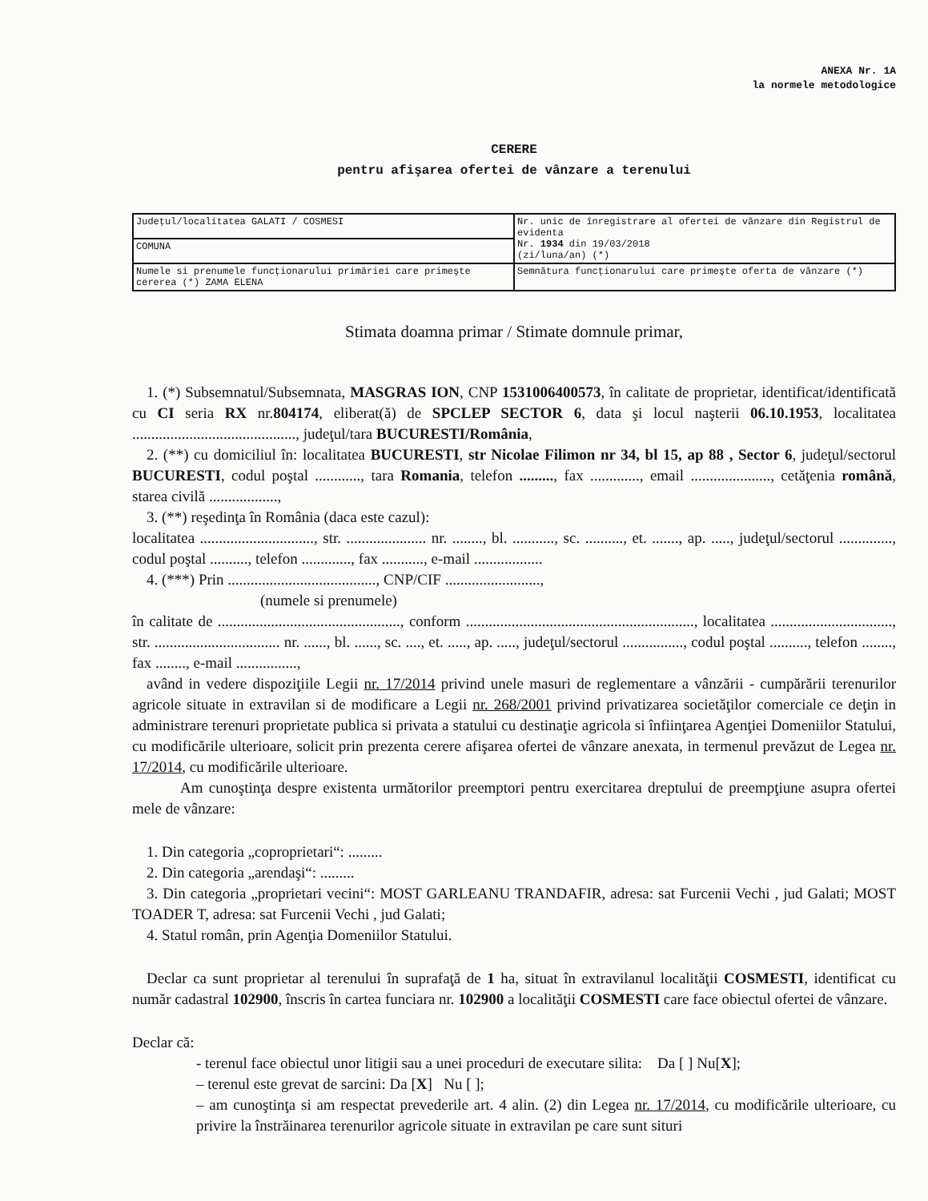ANEXA Nr. 1A
la normele metodologice
CERERE
pentru afişarea ofertei de vânzare a terenului
| Judeţul/localitatea GALATI / COSMESI | Nr. unic de înregistrare al ofertei de vânzare din Registrul de evidenta Nr. 1934 din 19/03/2018 (zi/luna/an) (*) |
| COMUNA | |
| Numele si prenumele funcţionarului primăriei care primeşte cererea (*) ZAMA ELENA | Semnătura funcţionarului care primeşte oferta de vânzare (*) |
Stimata doamna primar / Stimate domnule primar,
1. (*) Subsemnatul/Subsemnata, MASGRAS ION, CNP 1531006400573, în calitate de proprietar, identificat/identificată cu CI seria RX nr.804174, eliberat(ă) de SPCLEP SECTOR 6, data şi locul naşterii 06.10.1953, localitatea ..........................................., judeţul/tara BUCURESTI/România,
2. (**) cu domiciliul în: localitatea BUCURESTI, str Nicolae Filimon nr 34, bl 15, ap 88 , Sector 6, judeţul/sectorul BUCURESTI, codul poştal ............, tara Romania, telefon ........., fax ............., email ....................., cetăţenia română, starea civilă ..................,
3. (**) reşedinţa în România (daca este cazul):
localitatea .............................., str. ..................... nr. ........, bl. ..........., sc. .........., et. ......., ap. ....., judeţul/sectorul .............., codul poştal .........., telefon ............., fax ..........., e-mail ..................
4. (***) Prin ......................................., CNP/CIF .........................,
(numele si prenumele)
în calitate de ................................................, conform ............................................................, localitatea ................................, str. ................................. nr. ......, bl. ......, sc. ...., et. ....., ap. ....., judeţul/sectorul ................, codul poştal .........., telefon ........, fax ........, e-mail ................,
având in vedere dispoziţiile Legii nr. 17/2014 privind unele masuri de reglementare a vânzării - cumpărării terenurilor agricole situate in extravilan si de modificare a Legii nr. 268/2001 privind privatizarea societăţilor comerciale ce deţin in administrare terenuri proprietate publica si privata a statului cu destinaţie agricola si înfiinţarea Agenţiei Domeniilor Statului, cu modificările ulterioare, solicit prin prezenta cerere afişarea ofertei de vânzare anexata, in termenul prevăzut de Legea nr. 17/2014, cu modificările ulterioare.
Am cunoştinţa despre existenta următorilor preemptori pentru exercitarea dreptului de preempţiune asupra ofertei mele de vânzare:
1. Din categoria „coproprietari“: .........
2. Din categoria „arendaşi“: .........
3. Din categoria „proprietari vecini“: MOST GARLEANU TRANDAFIR, adresa: sat Furcenii Vechi , jud Galati; MOST TOADER T, adresa: sat Furcenii Vechi , jud Galati;
4. Statul român, prin Agenţia Domeniilor Statului.
Declar ca sunt proprietar al terenului în suprafaţă de 1 ha, situat în extravilanul localităţii COSMESTI, identificat cu număr cadastral 102900, înscris în cartea funciara nr. 102900 a localităţii COSMESTI care face obiectul ofertei de vânzare.
Declar că:
- terenul face obiectul unor litigii sau a unei proceduri de executare silita: Da [ ] Nu[X];
– terenul este grevat de sarcini: Da [X] Nu [ ];
– am cunoştinţa si am respectat prevederile art. 4 alin. (2) din Legea nr. 17/2014, cu modificările ulterioare, cu privire la înstrăinarea terenurilor agricole situate in extravilan pe care sunt situri